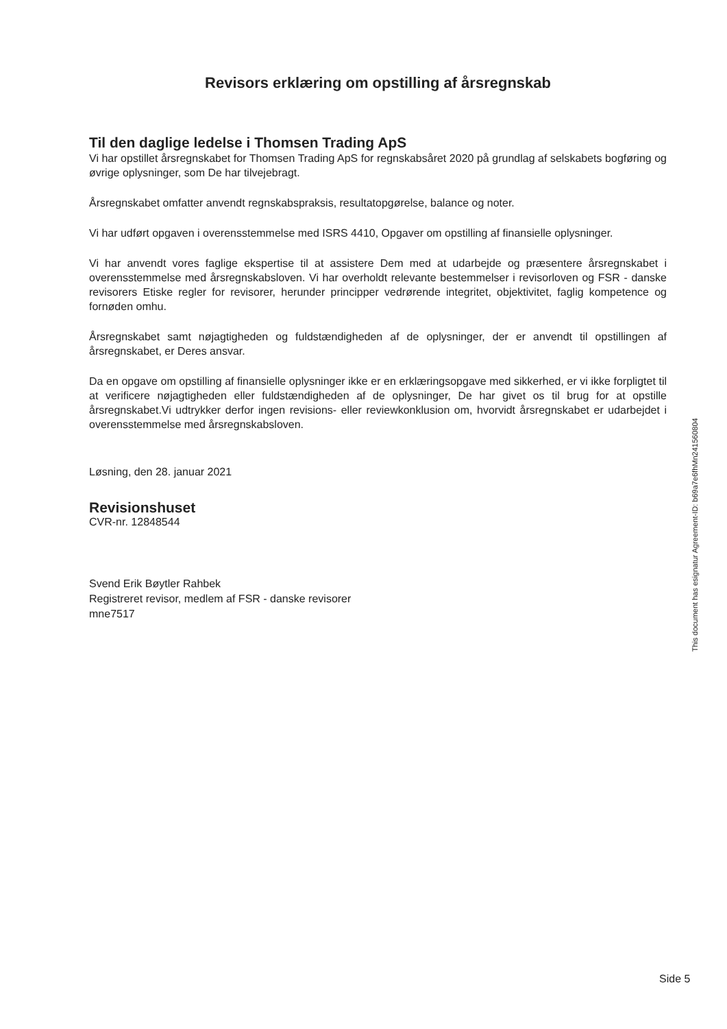Revisors erklæring om opstilling af årsregnskab
Til den daglige ledelse i Thomsen Trading ApS
Vi har opstillet årsregnskabet for Thomsen Trading ApS for regnskabsåret 2020 på grundlag af selskabets bogføring og øvrige oplysninger, som De har tilvejebragt.
Årsregnskabet omfatter anvendt regnskabspraksis, resultatopgørelse, balance og noter.
Vi har udført opgaven i overensstemmelse med ISRS 4410, Opgaver om opstilling af finansielle oplysninger.
Vi har anvendt vores faglige ekspertise til at assistere Dem med at udarbejde og præsentere årsregnskabet i overensstemmelse med årsregnskabsloven. Vi har overholdt relevante bestemmelser i revisorloven og FSR - danske revisorers Etiske regler for revisorer, herunder principper vedrørende integritet, objektivitet, faglig kompetence og fornøden omhu.
Årsregnskabet samt nøjagtigheden og fuldstændigheden af de oplysninger, der er anvendt til opstillingen af årsregnskabet, er Deres ansvar.
Da en opgave om opstilling af finansielle oplysninger ikke er en erklæringsopgave med sikkerhed, er vi ikke forpligtet til at verificere nøjagtigheden eller fuldstændigheden af de oplysninger, De har givet os til brug for at opstille årsregnskabet.Vi udtrykker derfor ingen revisions- eller reviewkonklusion om, hvorvidt årsregnskabet er udarbejdet i overensstemmelse med årsregnskabsloven.
Løsning, den 28. januar 2021
Revisionshuset
CVR-nr. 12848544
Svend Erik Bøytler Rahbek
Registreret revisor, medlem af FSR - danske revisorer
mne7517
This document has esignatur Agreement-ID: b69a7e6fhMn241560804
Side 5